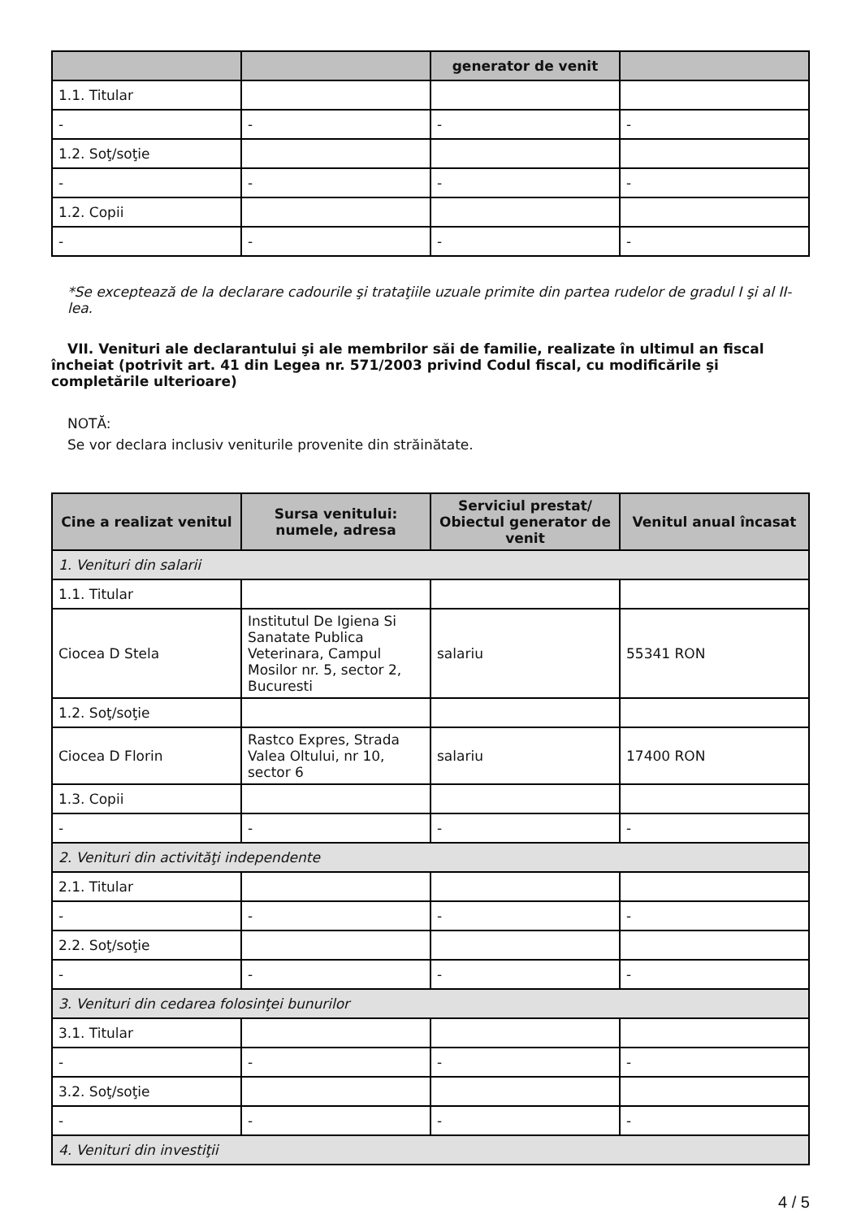| | | generator de venit | |
| --- | --- | --- | --- |
| 1.1. Titular | | | |
| - | - | - | - |
| 1.2. Soţ/soţie | | | |
| - | - | - | - |
| 1.2. Copii | | | |
| - | - | - | - |
*Se exceptează de la declarare cadourile şi trataţiile uzuale primite din partea rudelor de gradul I şi al II-lea.
VII. Venituri ale declarantului şi ale membrilor săi de familie, realizate în ultimul an fiscal încheiat (potrivit art. 41 din Legea nr. 571/2003 privind Codul fiscal, cu modificările şi completările ulterioare)
NOTĂ:
Se vor declara inclusiv veniturile provenite din străinătate.
| Cine a realizat venitul | Sursa venitului: numele, adresa | Serviciul prestat/ Obiectul generator de venit | Venitul anual încasat |
| --- | --- | --- | --- |
| 1. Venituri din salarii | | | |
| 1.1. Titular | | | |
| Ciocea D Stela | Institutul De Igiena Si Sanatate Publica Veterinara, Campul Mosilor nr. 5, sector 2, Bucuresti | salariu | 55341 RON |
| 1.2. Soţ/soţie | | | |
| Ciocea D Florin | Rastco Expres, Strada Valea Oltului, nr 10, sector 6 | salariu | 17400 RON |
| 1.3. Copii | | | |
| - | - | - | - |
| 2. Venituri din activităţi independente | | | |
| 2.1. Titular | | | |
| - | - | - | - |
| 2.2. Soţ/soţie | | | |
| - | - | - | - |
| 3. Venituri din cedarea folosinţei bunurilor | | | |
| 3.1. Titular | | | |
| - | - | - | - |
| 3.2. Soţ/soţie | | | |
| - | - | - | - |
| 4. Venituri din investiţii | | | |
4 / 5